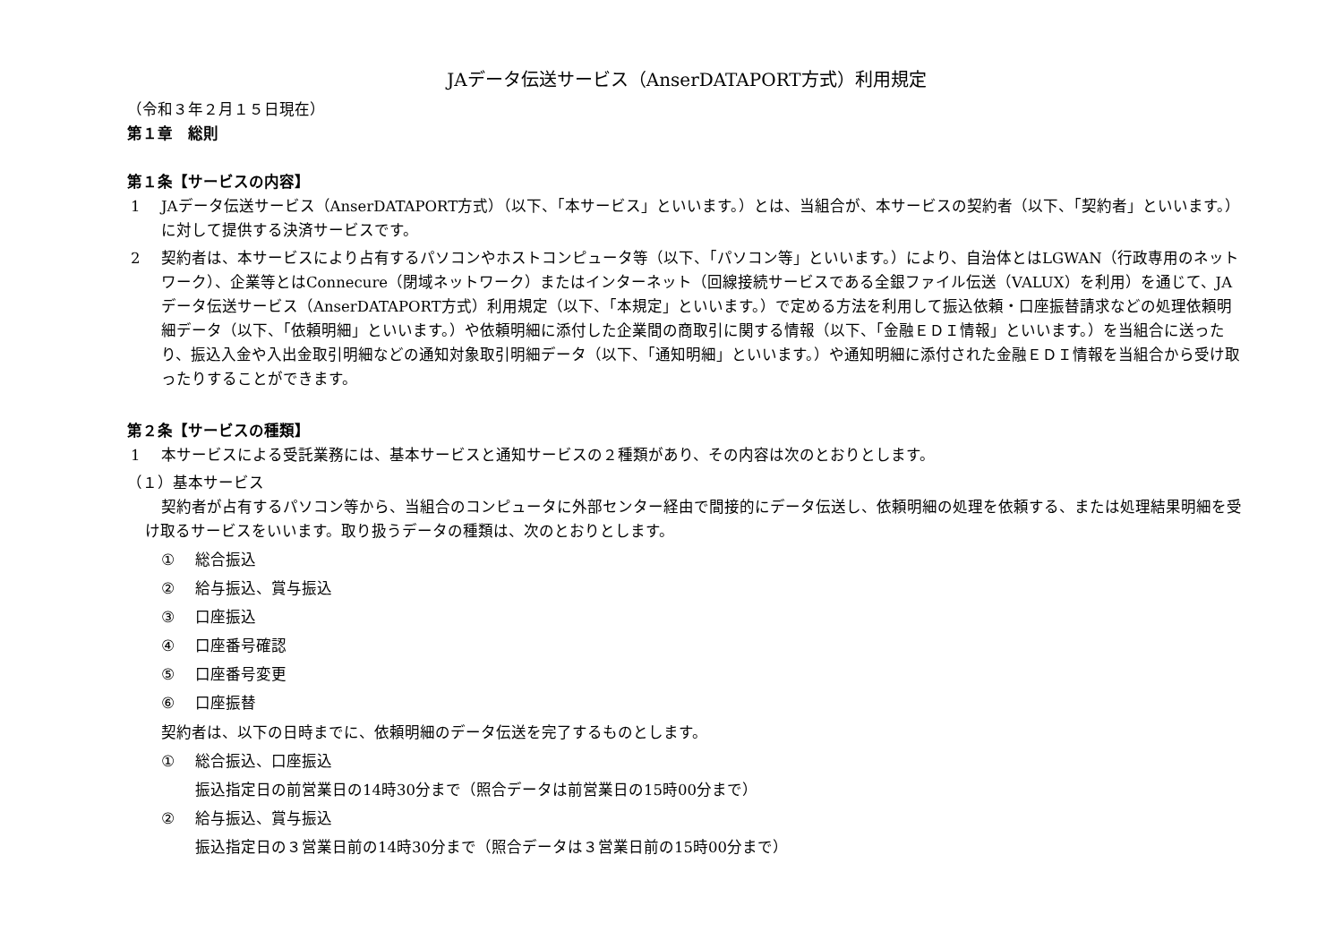JAデータ伝送サービス（AnserDATAPORT方式）利用規定
（令和３年２月１５日現在）
第１章　総則
第１条【サービスの内容】
1 JAデータ伝送サービス（AnserDATAPORT方式）（以下、「本サービス」といいます。）とは、当組合が、本サービスの契約者（以下、「契約者」といいます。）に対して提供する決済サービスです。
2 契約者は、本サービスにより占有するパソコンやホストコンピュータ等（以下、「パソコン等」といいます。）により、自治体とはLGWAN（行政専用のネットワーク）、企業等とはConnecure（閉域ネットワーク）またはインターネット（回線接続サービスである全銀ファイル伝送（VALUX）を利用）を通じて、JAデータ伝送サービス（AnserDATAPORT方式）利用規定（以下、「本規定」といいます。）で定める方法を利用して振込依頼・口座振替請求などの処理依頼明細データ（以下、「依頼明細」といいます。）や依頼明細に添付した企業間の商取引に関する情報（以下、「金融ＥＤＩ情報」といいます。）を当組合に送ったり、振込入金や入出金取引明細などの通知対象取引明細データ（以下、「通知明細」といいます。）や通知明細に添付された金融ＥＤＩ情報を当組合から受け取ったりすることができます。
第２条【サービスの種類】
1 本サービスによる受託業務には、基本サービスと通知サービスの２種類があり、その内容は次のとおりとします。
（１）基本サービス
契約者が占有するパソコン等から、当組合のコンピュータに外部センター経由で間接的にデータ伝送し、依頼明細の処理を依頼する、または処理結果明細を受け取るサービスをいいます。取り扱うデータの種類は、次のとおりとします。
① 総合振込
② 給与振込、賞与振込
③ 口座振込
④ 口座番号確認
⑤ 口座番号変更
⑥ 口座振替
契約者は、以下の日時までに、依頼明細のデータ伝送を完了するものとします。
① 総合振込、口座振込
振込指定日の前営業日の14時30分まで（照合データは前営業日の15時00分まで）
② 給与振込、賞与振込
振込指定日の３営業日前の14時30分まで（照合データは３営業日前の15時00分まで）